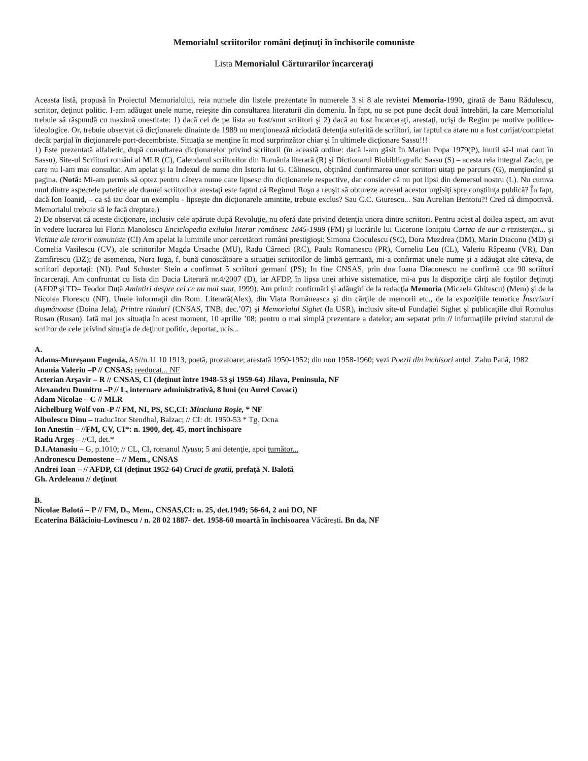Memorialul scriitorilor români deţinuţi în închisorile comuniste
Lista Memorialul Cărturarilor încarceraţi
Aceasta listă, propusă în Proiectul Memorialului, reia numele din listele prezentate în numerele 3 si 8 ale revistei Memoria-1990, girată de Banu Rădulescu, scriitor, deţinut politic. I-am adăugat unele nume, reieşite din consultarea literaturii din domeniu. În fapt, nu se pot pune decât două întrebări, la care Memorialul trebuie să răspundă cu maximă onestitate: 1) dacă cei de pe lista au fost/sunt scriitori şi 2) dacă au fost încarceraţi, arestaţi, ucişi de Regim pe motive politice-ideologice. Or, trebuie observat că dicţionarele dinainte de 1989 nu menţionează niciodată detenţia suferită de scriitori, iar faptul ca atare nu a fost corijat/completat decât parţial în dicţionarele port-decembriste. Situaţia se menţine în mod surprinzător chiar și în ultimele dicţionare Sassu!!!
1) Este prezentată alfabetic, după consultarea dicţionarelor privind scriitorii (în această ordine: dacă l-am găsit în Marian Popa 1979(P), inutil să-l mai caut în Sassu), Site-ul Scriitori români al MLR (C), Calendarul scriitorilor din România literară (R) şi Dictionarul Biobibliografic Sassu (S) – acesta reia integral Zaciu, pe care nu l-am mai consultat. Am apelat şi la Indexul de nume din Istoria lui G. Călinescu, obţinând confirmarea unor scriitori uitaţi pe parcurs (G), menţionând şi pagina. (Notă: Mi-am permis să optez pentru câteva nume care lipsesc din dicţionarele respective, dar consider că nu pot lipsi din demersul nostru (L). Nu cumva unul dintre aspectele patetice ale dramei scriitorilor arestaţi este faptul că Regimul Roşu a reuşit să obtureze accesul acestor urgisiţi spre conştiinţa publică? În fapt, dacă Ion Ioanid, – ca să iau doar un exemplu - lipseşte din dicţionarele amintite, trebuie exclus? Sau C.C. Giurescu... Sau Aurelian Bentoiu?! Cred că dimpotrivă. Memorialul trebuie să le facă dreptate.)
2) De observat că aceste dicţionare, inclusiv cele apărute după Revoluţie, nu oferă date privind detenţia unora dintre scriitori. Pentru acest al doilea aspect, am avut în vedere lucrarea lui Florin Manolescu Enciclopedia exilului literar românesc 1845-1989 (FM) şi lucrările lui Cicerone Ioniţoiu Cartea de aur a rezistenţei... şi Victime ale terorii comuniste (CI) Am apelat la luminile unor cercetători români prestigioşi: Simona Cioculescu (SC), Dora Mezdrea (DM), Marin Diaconu (MD) şi Cornelia Vasilescu (CV), ale scriitorilor Magda Ursache (MU), Radu Cârneci (RC), Paula Romanescu (PR), Corneliu Leu (CL), Valeriu Râpeanu (VR), Dan Zamfirescu (DZ); de asemenea, Nora Iuga, f. bună cunoscătoare a situaţiei scriitorilor de limbă germană, mi-a confirmat unele nume şi a adăugat alte câteva, de scriitori deportaţi: (NI). Paul Schuster Stein a confirmat 5 scriitori germani (PS); In fine CNSAS, prin dna Ioana Diaconescu ne confirmă cca 90 scriitori încarcerați. Am confruntat cu lista din Dacia Literară nr.4/2007 (D), iar AFDP, în lipsa unei arhive sistematice, mi-a pus la dispoziţie cărţi ale foştilor deţinuţi (AFDP şi TD= Teodor Duţă Amintiri despre cei ce nu mai sunt, 1999). Am primit confirmări şi adăugiri de la redacţia Memoria (Micaela Ghitescu) (Mem) şi de la Nicolea Florescu (NF). Unele informaţii din Rom. Literară(Alex), din Viata Româneasca şi din cărţile de memorii etc., de la expoziţiile tematice Înscrisuri duşmănoase (Doina Jela), Printre rânduri (CNSAS, TNB, dec.’07) şi Memorialul Sighet (la USR), inclusiv site-ul Fundaţiei Sighet şi publicaţiile dlui Romulus Rusan (Rusan). Iată mai jos situaţia în acest moment, 10 aprilie ’08; pentru o mai simplă prezentare a datelor, am separat prin // informaţiile privind statutul de scriitor de cele privind situaţia de deţinut politic, deportat, ucis...
A.
Adams-Mureşanu Eugenia, AS//n.11 10 1913, poetă, prozatoare; arestată 1950-1952; din nou 1958-1960; vezi Poezii din închisori antol. Zahu Pană, 1982
Anania Valeriu –P // CNSAS; reeducat... NF
Acterian Arşavir – R // CNSAS, CI (deţinut între 1948-53 şi 1959-64) Jilava, Peninsula, NF
Alexandru Dumitru –P // L, internare administrativă, 8 luni (cu Aurel Covaci)
Adam Nicolae – C // MLR
Aichelburg Wolf von -P // FM, NI, PS, SC,CI: Minciuna Roşie, * NF
Albulescu Dinu – traducător Stendhal, Balzac; // CI: dt. 1950-53 * Tg. Ocna
Ion Anestin – //FM, CV, CI*: n. 1900, deţ. 45, mort închisoare
Radu Argeş – //CI, det.*
D.I.Atanasiu – G, p.1010; // CL, CI, romanul Nyusu; 5 ani detenţie, apoi turnător...
Andronescu Demostene – // Mem., CNSAS
Andrei Ioan – // AFDP, CI (deţinut 1952-64) Cruci de gratii, prefaţă N. Balotă
Gh. Ardeleanu // deţinut
B.
Nicolae Balotă – P // FM, D., Mem., CNSAS,CI: n. 25, det.1949; 56-64, 2 ani DO, NF
Ecaterina Bălăcioiu-Lovinescu / n. 28 02 1887- det. 1958-60 moartă în închisoarea Văcărești. Bn da, NF